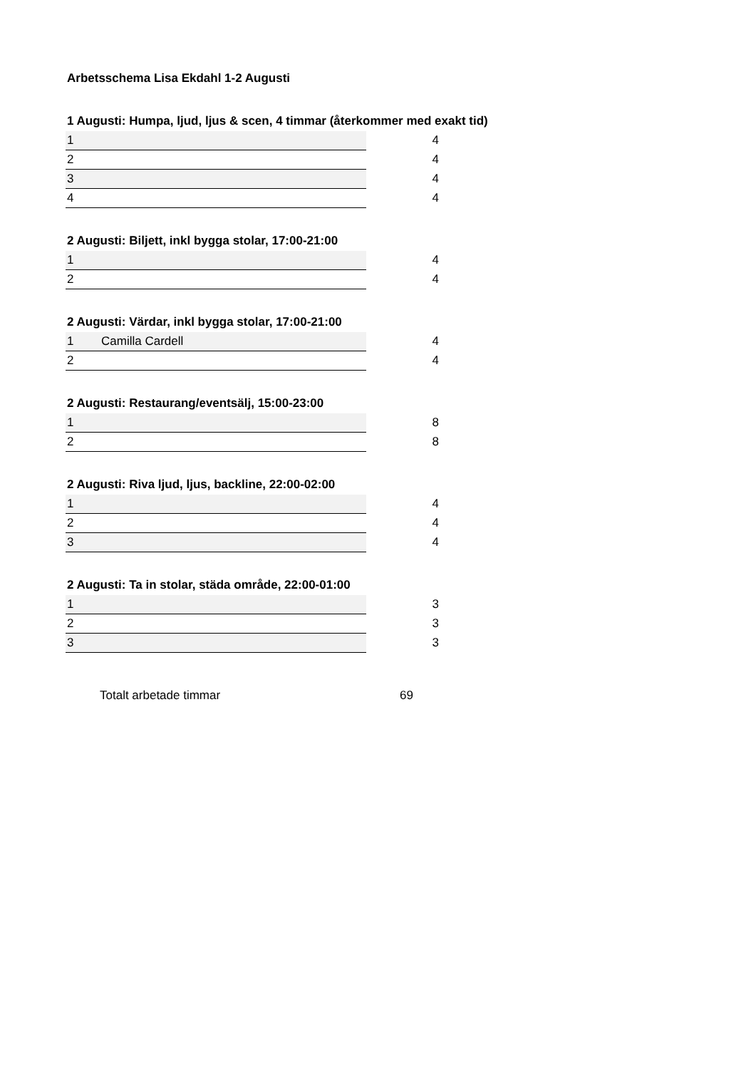Arbetsschema Lisa Ekdahl 1-2 Augusti
1 Augusti: Humpa, ljud, ljus & scen, 4 timmar (återkommer med exakt tid)
| 1 | | 4 |
| 2 | | 4 |
| 3 | | 4 |
| 4 | | 4 |
2 Augusti: Biljett, inkl bygga stolar, 17:00-21:00
| 1 | | 4 |
| 2 | | 4 |
2 Augusti: Värdar, inkl bygga stolar, 17:00-21:00
| 1 | Camilla Cardell | 4 |
| 2 | | 4 |
2 Augusti: Restaurang/eventsälj, 15:00-23:00
| 1 | | 8 |
| 2 | | 8 |
2 Augusti: Riva ljud, ljus, backline, 22:00-02:00
| 1 | | 4 |
| 2 | | 4 |
| 3 | | 4 |
2 Augusti: Ta in stolar, städa område, 22:00-01:00
| 1 | | 3 |
| 2 | | 3 |
| 3 | | 3 |
Totalt arbetade timmar 69